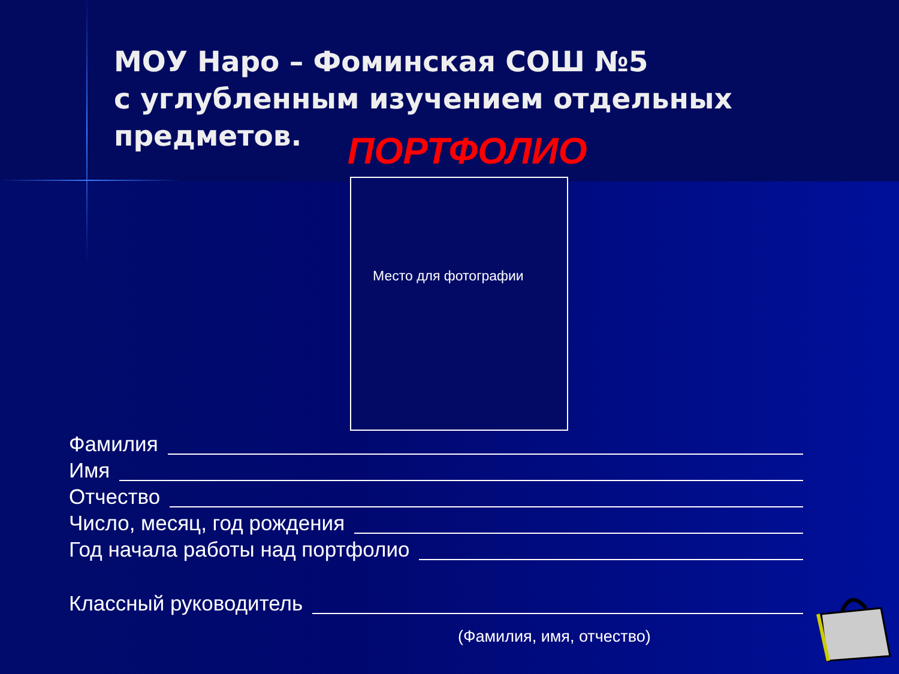МОУ Наро – Фоминская СОШ №5
с углубленным изучением отдельных
предметов. ПОРТФОЛИО
Место для фотографии
Фамилия
Имя
Отчество
Число, месяц, год рождения
Год начала работы над портфолио
Классный руководитель
(Фамилия, имя, отчество)